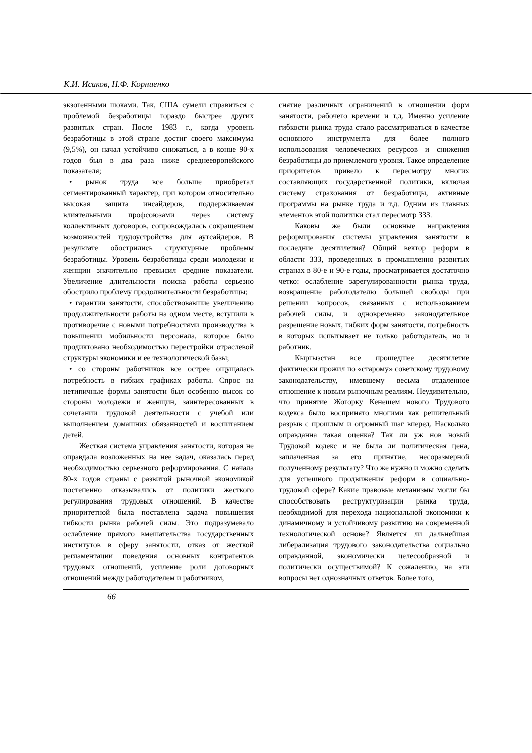К.И. Исаков, Н.Ф. Корниенко
экзогенными шоками. Так, США сумели справиться с проблемой безработицы гораздо быстрее других развитых стран. После 1983 г., когда уровень безработицы в этой стране достиг своего максимума (9,5%), он начал устойчиво снижаться, а в конце 90-х годов был в два раза ниже среднеевропейского показателя;
• рынок труда все больше приобретал сегментированный характер, при котором относительно высокая защита инсайдеров, поддерживаемая влиятельными профсоюзами через систему коллективных договоров, сопровождалась сокращением возможностей трудоустройства для аутсайдеров. В результате обострились структурные проблемы безработицы. Уровень безработицы среди молодежи и женщин значительно превысил средние показатели. Увеличение длительности поиска работы серьезно обострило проблему продолжительности безработицы;
• гарантии занятости, способствовавшие увеличению продолжительности работы на одном месте, вступили в противоречие с новыми потребностями производства в повышении мобильности персонала, которое было продиктовано необходимостью перестройки отраслевой структуры экономики и ее технологической базы;
• со стороны работников все острее ощущалась потребность в гибких графиках работы. Спрос на нетипичные формы занятости был особенно высок со стороны молодежи и женщин, заинтересованных в сочетании трудовой деятельности с учебой или выполнением домашних обязанностей и воспитанием детей.
Жесткая система управления занятости, которая не оправдала возложенных на нее задач, оказалась перед необходимостью серьезного реформирования. С начала 80-х годов страны с развитой рыночной экономикой постепенно отказывались от политики жесткого регулирования трудовых отношений. В качестве приоритетной была поставлена задача повышения гибкости рынка рабочей силы. Это подразумевало ослабление прямого вмешательства государственных институтов в сферу занятости, отказ от жесткой регламентации поведения основных контрагентов трудовых отношений, усиление роли договорных отношений между работодателем и работником,
снятие различных ограничений в отношении форм занятости, рабочего времени и т.д. Именно усиление гибкости рынка труда стало рассматриваться в качестве основного инструмента для более полного использования человеческих ресурсов и снижения безработицы до приемлемого уровня. Такое определение приоритетов привело к пересмотру многих составляющих государственной политики, включая систему страхования от безработицы, активные программы на рынке труда и т.д. Одним из главных элементов этой политики стал пересмотр ЗЗЗ.
Каковы же были основные направления реформирования системы управления занятости в последние десятилетия? Общий вектор реформ в области ЗЗЗ, проведенных в промышленно развитых странах в 80-е и 90-е годы, просматривается достаточно четко: ослабление зарегулированности рынка труда, возвращение работодателю большей свободы при решении вопросов, связанных с использованием рабочей силы, и одновременно законодательное разрешение новых, гибких форм занятости, потребность в которых испытывает не только работодатель, но и работник.
Кыргызстан все прошедшее десятилетие фактически прожил по «старому» советскому трудовому законодательству, имевшему весьма отдаленное отношение к новым рыночным реалиям. Неудивительно, что принятие Жогорку Кенешем нового Трудового кодекса было воспринято многими как решительный разрыв с прошлым и огромный шаг вперед. Насколько оправданна такая оценка? Так ли уж нов новый Трудовой кодекс и не была ли политическая цена, заплаченная за его принятие, несоразмерной полученному результату? Что же нужно и можно сделать для успешного продвижения реформ в социально-трудовой сфере? Какие правовые механизмы могли бы способствовать реструктуризации рынка труда, необходимой для перехода национальной экономики к динамичному и устойчивому развитию на современной технологической основе? Является ли дальнейшая либерализация трудового законодательства социально оправданной, экономически целесообразной и политически осуществимой? К сожалению, на эти вопросы нет однозначных ответов. Более того,
66